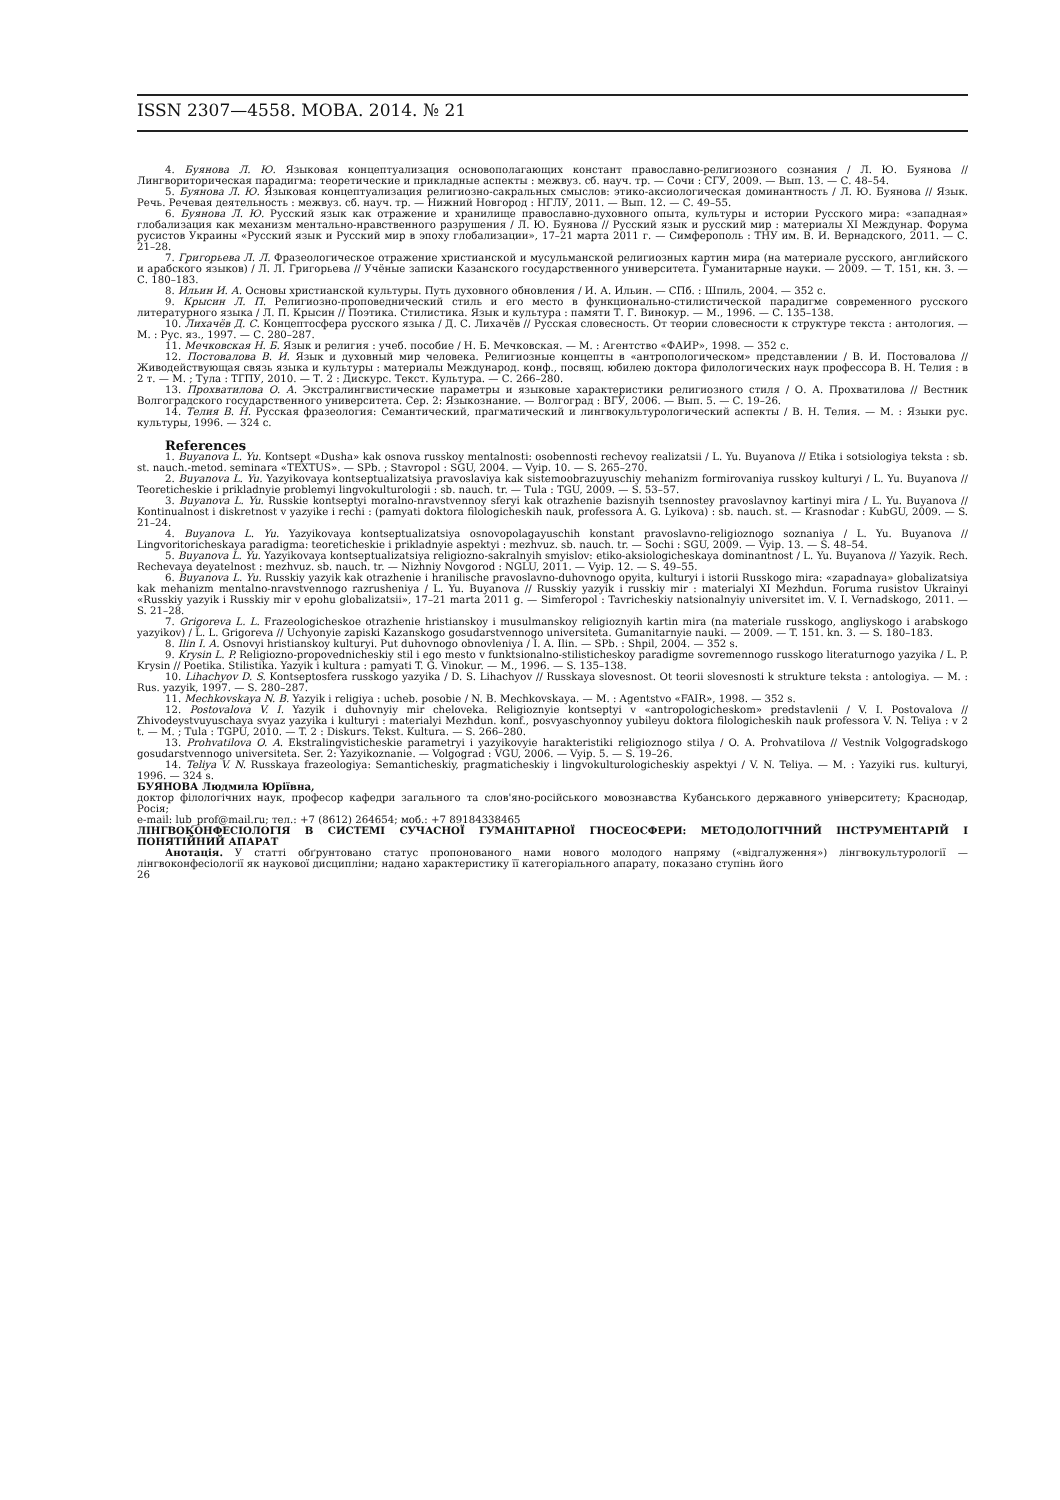ISSN 2307—4558. МОВА. 2014. № 21
4. Буянова Л. Ю. Языковая концептуализация основополагающих констант православно-религиозного сознания / Л. Ю. Буянова // Лингвориторическая парадигма: теоретические и прикладные аспекты : межвуз. сб. науч. тр. — Сочи : СГУ, 2009. — Вып. 13. — С. 48–54.
5. Буянова Л. Ю. Языковая концептуализация религиозно-сакральных смыслов: этико-аксиологическая доминантность / Л. Ю. Буянова // Язык. Речь. Речевая деятельность : межвуз. сб. науч. тр. — Нижний Новгород : НГЛУ, 2011. — Вып. 12. — С. 49–55.
6. Буянова Л. Ю. Русский язык как отражение и хранилище православно-духовного опыта, культуры и истории Русского мира: «западная» глобализация как механизм ментально-нравственного разрушения / Л. Ю. Буянова // Русский язык и русский мир : материалы XI Междунар. Форума русистов Украины «Русский язык и Русский мир в эпоху глобализации», 17–21 марта 2011 г. — Симферополь : ТНУ им. В. И. Вернадского, 2011. — С. 21–28.
7. Григорьева Л. Л. Фразеологическое отражение христианской и мусульманской религиозных картин мира (на материале русского, английского и арабского языков) / Л. Л. Григорьева // Учёные записки Казанского государственного университета. Гуманитарные науки. — 2009. — Т. 151, кн. 3. — С. 180–183.
8. Ильин И. А. Основы христианской культуры. Путь духовного обновления / И. А. Ильин. — СПб. : Шпиль, 2004. — 352 с.
9. Крысин Л. П. Религиозно-проповеднический стиль и его место в функционально-стилистической парадигме современного русского литературного языка / Л. П. Крысин // Поэтика. Стилистика. Язык и культура : памяти Т. Г. Винокур. — М., 1996. — С. 135–138.
10. Лихачёв Д. С. Концептосфера русского языка / Д. С. Лихачёв // Русская словесность. От теории словесности к структуре текста : антология. — М. : Рус. яз., 1997. — С. 280–287.
11. Мечковская Н. Б. Язык и религия : учеб. пособие / Н. Б. Мечковская. — М. : Агентство «ФАИР», 1998. — 352 с.
12. Постовалова В. И. Язык и духовный мир человека. Религиозные концепты в «антропологическом» представлении / В. И. Постовалова // Живодействующая связь языка и культуры : материалы Международ. конф., посвящ. юбилею доктора филологических наук профессора В. Н. Телия : в 2 т. — М. ; Тула : ТГПУ, 2010. — Т. 2 : Дискурс. Текст. Культура. — С. 266–280.
13. Прохватилова О. А. Экстралингвистические параметры и языковые характеристики религиозного стиля / О. А. Прохватилова // Вестник Волгоградского государственного университета. Сер. 2: Языкознание. — Волгоград : ВГУ, 2006. — Вып. 5. — С. 19–26.
14. Телия В. Н. Русская фразеология: Семантический, прагматический и лингвокультурологический аспекты / В. Н. Телия. — М. : Языки рус. культуры, 1996. — 324 с.
References
1. Buyanova L. Yu. Kontsept «Dusha» kak osnova russkoy mentalnosti: osobennosti rechevoy realizatsii / L. Yu. Buyanova // Etika i sotsiologiya teksta : sb. st. nauch.-metod. seminara «TEXTUS». — SPb. ; Stavropol : SGU, 2004. — Vyip. 10. — S. 265–270.
2. Buyanova L. Yu. Yazyikovaya kontseptualizatsiya pravoslaviya kak sistemoobrazuyuschiy mehanizm formirovaniya russkoy kulturyi / L. Yu. Buyanova // Teoreticheskie i prikladnyie problemyi lingvokulturologii : sb. nauch. tr. — Tula : TGU, 2009. — S. 53–57.
3. Buyanova L. Yu. Russkie kontseptyi moralno-nravstvennoy sferyi kak otrazhenie bazisnyih tsennostey pravoslavnoy kartinyi mira / L. Yu. Buyanova // Kontinualnost i diskretnost v yazyike i rechi : (pamyati doktora filologicheskih nauk, professora A. G. Lyikova) : sb. nauch. st. — Krasnodar : KubGU, 2009. — S. 21–24.
4. Buyanova L. Yu. Yazyikovaya kontseptualizatsiya osnovopolagayuschih konstant pravoslavno-religioznogo soznaniya / L. Yu. Buyanova // Lingvoritoricheskaya paradigma: teoreticheskie i prikladnyie aspektyi : mezhvuz. sb. nauch. tr. — Sochi : SGU, 2009. — Vyip. 13. — S. 48–54.
5. Buyanova L. Yu. Yazyikovaya kontseptualizatsiya religiozno-sakralnyih smyislov: etiko-aksiologicheskaya dominantnost / L. Yu. Buyanova // Yazyik. Rech. Rechevaya deyatelnost : mezhvuz. sb. nauch. tr. — Nizhniy Novgorod : NGLU, 2011. — Vyip. 12. — S. 49–55.
6. Buyanova L. Yu. Russkiy yazyik kak otrazhenie i hranilische pravoslavno-duhovnogo opyita, kulturyi i istorii Russkogo mira: «zapadnaya» globalizatsiya kak mehanizm mentalno-nravstvennogo razrusheniya / L. Yu. Buyanova // Russkiy yazyik i russkiy mir : materialyi XI Mezhdun. Foruma rusistov Ukrainyi «Russkiy yazyik i Russkiy mir v epohu globalizatsii», 17–21 marta 2011 g. — Simferopol : Tavricheskiy natsionalnyiy universitet im. V. I. Vernadskogo, 2011. — S. 21–28.
7. Grigoreva L. L. Frazeologicheskoe otrazhenie hristianskoy i musulmanskoy religioznyih kartin mira (na materiale russkogo, angliyskogo i arabskogo yazyikov) / L. L. Grigoreva // Uchyonyie zapiski Kazanskogo gosudarstvennogo universiteta. Gumanitarnyie nauki. — 2009. — T. 151. kn. 3. — S. 180–183.
8. Ilin I. A. Osnovyi hristianskoy kulturyi. Put duhovnogo obnovleniya / I. A. Ilin. — SPb. : Shpil, 2004. — 352 s.
9. Krysin L. P. Religiozno-propovednicheskiy stil i ego mesto v funktsionalno-stilisticheskoy paradigme sovremennogo russkogo literaturnogo yazyika / L. P. Krysin // Poetika. Stilistika. Yazyik i kultura : pamyati T. G. Vinokur. — M., 1996. — S. 135–138.
10. Lihachyov D. S. Kontseptosfera russkogo yazyika / D. S. Lihachyov // Russkaya slovesnost. Ot teorii slovesnosti k strukture teksta : antologiya. — M. : Rus. yazyik, 1997. — S. 280–287.
11. Mechkovskaya N. B. Yazyik i religiya : ucheb. posobie / N. B. Mechkovskaya. — M. : Agentstvo «FAIR», 1998. — 352 s.
12. Postovalova V. I. Yazyik i duhovnyiy mir cheloveka. Religioznyie kontseptyi v «antropologicheskom» predstavlenii / V. I. Postovalova // Zhivodeystvuyuschaya svyaz yazyika i kulturyi : materialyi Mezhdun. konf., posvyaschyonnoy yubileyu doktora filologicheskih nauk professora V. N. Teliya : v 2 t. — M. ; Tula : TGPU, 2010. — T. 2 : Diskurs. Tekst. Kultura. — S. 266–280.
13. Prohvatilova O. A. Ekstralingvisticheskie parametryi i yazyikovyie harakteristiki religioznogo stilya / O. A. Prohvatilova // Vestnik Volgogradskogo gosudarstvennogo universiteta. Ser. 2: Yazyikoznanie. — Volgograd : VGU, 2006. — Vyip. 5. — S. 19–26.
14. Teliya V. N. Russkaya frazeologiya: Semanticheskiy, pragmaticheskiy i lingvokulturologicheskiy aspektyi / V. N. Teliya. — M. : Yazyiki rus. kulturyi, 1996. — 324 s.
БУЯНОВА Людмила Юріївна,
доктор філологічних наук, професор кафедри загального та слов'яно-російського мовознавства Кубанського державного університету; Краснодар, Росія;
e-mail: lub_prof@mail.ru; тел.: +7 (8612) 264654; моб.: +7 89184338465
ЛІНГВОКОНФЕСІОЛОГІЯ В СИСТЕМІ СУЧАСНОЇ ГУМАНІТАРНОЇ ГНОСЕОСФЕРИ: МЕТОДОЛОГІЧНИЙ ІНСТРУМЕНТАРІЙ І ПОНЯТІЙНИЙ АПАРАТ
Анотація. У статті обґрунтовано статус пропонованого нами нового молодого напряму («відгалуження») лінгвокультурології — лінгвоконфесіології як наукової дисципліни; надано характеристику її категоріального апарату, показано ступінь його
26